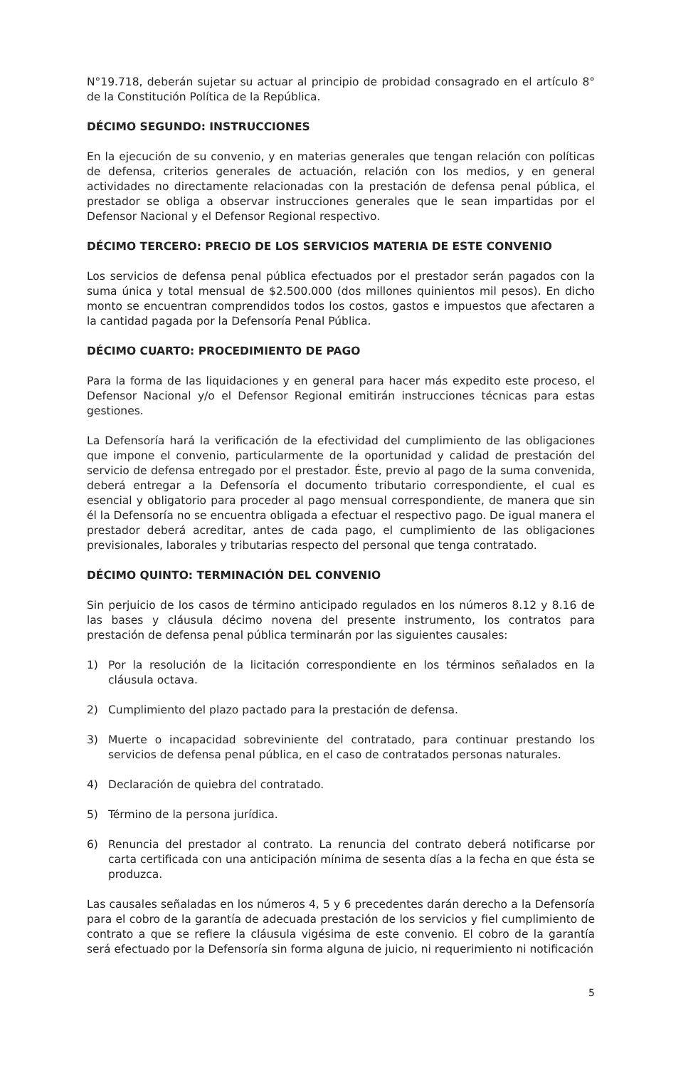N°19.718, deberán sujetar su actuar al principio de probidad consagrado en el artículo 8° de la Constitución Política de la República.
DÉCIMO SEGUNDO: INSTRUCCIONES
En la ejecución de su convenio, y en materias generales que tengan relación con políticas de defensa, criterios generales de actuación, relación con los medios, y en general actividades no directamente relacionadas con la prestación de defensa penal pública, el prestador se obliga a observar instrucciones generales que le sean impartidas por el Defensor Nacional y el Defensor Regional respectivo.
DÉCIMO TERCERO: PRECIO DE LOS SERVICIOS MATERIA DE ESTE CONVENIO
Los servicios de defensa penal pública efectuados por el prestador serán pagados con la suma única y total mensual de $2.500.000 (dos millones quinientos mil pesos). En dicho monto se encuentran comprendidos todos los costos, gastos e impuestos que afectaren a la cantidad pagada por la Defensoría Penal Pública.
DÉCIMO CUARTO: PROCEDIMIENTO DE PAGO
Para la forma de las liquidaciones y en general para hacer más expedito este proceso, el Defensor Nacional y/o el Defensor Regional emitirán instrucciones técnicas para estas gestiones.
La Defensoría hará la verificación de la efectividad del cumplimiento de las obligaciones que impone el convenio, particularmente de la oportunidad y calidad de prestación del servicio de defensa entregado por el prestador. Éste, previo al pago de la suma convenida, deberá entregar a la Defensoría el documento tributario correspondiente, el cual es esencial y obligatorio para proceder al pago mensual correspondiente, de manera que sin él la Defensoría no se encuentra obligada a efectuar el respectivo pago. De igual manera el prestador deberá acreditar, antes de cada pago, el cumplimiento de las obligaciones previsionales, laborales y tributarias respecto del personal que tenga contratado.
DÉCIMO QUINTO: TERMINACIÓN DEL CONVENIO
Sin perjuicio de los casos de término anticipado regulados en los números 8.12 y 8.16 de las bases y cláusula décimo novena del presente instrumento, los contratos para prestación de defensa penal pública terminarán por las siguientes causales:
1) Por la resolución de la licitación correspondiente en los términos señalados en la cláusula octava.
2) Cumplimiento del plazo pactado para la prestación de defensa.
3) Muerte o incapacidad sobreviniente del contratado, para continuar prestando los servicios de defensa penal pública, en el caso de contratados personas naturales.
4) Declaración de quiebra del contratado.
5) Término de la persona jurídica.
6) Renuncia del prestador al contrato. La renuncia del contrato deberá notificarse por carta certificada con una anticipación mínima de sesenta días a la fecha en que ésta se produzca.
Las causales señaladas en los números 4, 5 y 6 precedentes darán derecho a la Defensoría para el cobro de la garantía de adecuada prestación de los servicios y fiel cumplimiento de contrato a que se refiere la cláusula vigésima de este convenio. El cobro de la garantía será efectuado por la Defensoría sin forma alguna de juicio, ni requerimiento ni notificación
5